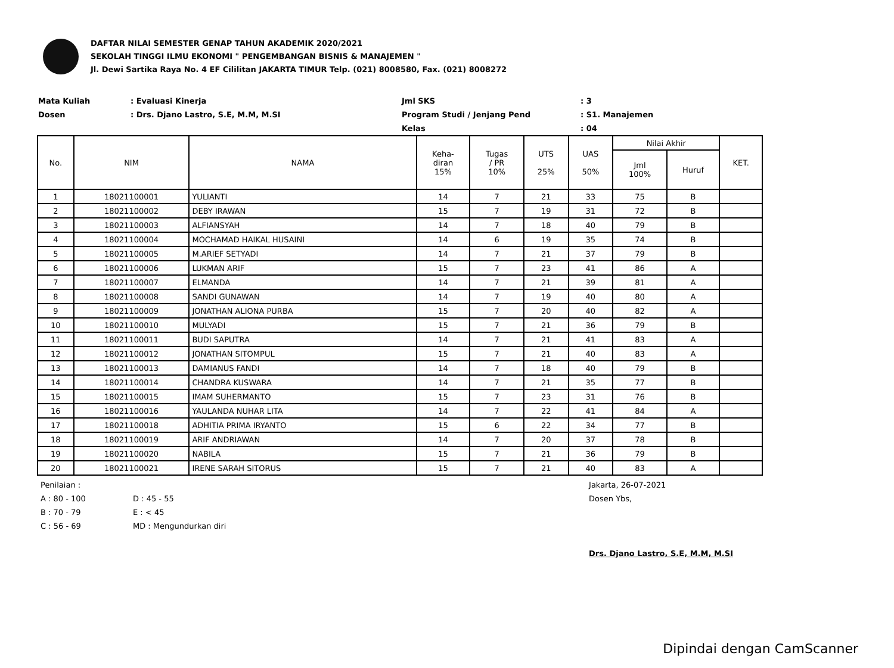DAFTAR NILAI SEMESTER GENAP TAHUN AKADEMIK 2020/2021
SEKOLAH TINGGI ILMU EKONOMI " PENGEMBANGAN BISNIS & MANAJEMEN "
Jl. Dewi Sartika Raya No. 4 EF Cililitan JAKARTA TIMUR Telp. (021) 8008580, Fax. (021) 8008272
Mata Kuliah
Dosen
: Evaluasi Kinerja
: Drs. Djano Lastro, S.E, M.M, M.SI
Jml SKS
Program Studi / Jenjang Pend
Kelas
: 3
: S1. Manajemen
: 04
| No. | NIM | NAMA | Keha- diran 15% | Tugas / PR 10% | UTS 25% | UAS 50% | Nilai Akhir | | KET. |
| --- | --- | --- | --- | --- | --- | --- | --- | --- | --- |
| | | | | | | | Jml 100% | Huruf | |
| 1 | 18021100001 | YULIANTI | 14 | 7 | 21 | 33 | 75 | B | |
| 2 | 18021100002 | DEBY IRAWAN | 15 | 7 | 19 | 31 | 72 | B | |
| 3 | 18021100003 | ALFIANSYAH | 14 | 7 | 18 | 40 | 79 | B | |
| 4 | 18021100004 | MOCHAMAD HAIKAL HUSAINI | 14 | 6 | 19 | 35 | 74 | B | |
| 5 | 18021100005 | M.ARIEF SETYADI | 14 | 7 | 21 | 37 | 79 | B | |
| 6 | 18021100006 | LUKMAN ARIF | 15 | 7 | 23 | 41 | 86 | A | |
| 7 | 18021100007 | ELMANDA | 14 | 7 | 21 | 39 | 81 | A | |
| 8 | 18021100008 | SANDI GUNAWAN | 14 | 7 | 19 | 40 | 80 | A | |
| 9 | 18021100009 | JONATHAN ALIONA PURBA | 15 | 7 | 20 | 40 | 82 | A | |
| 10 | 18021100010 | MULYADI | 15 | 7 | 21 | 36 | 79 | B | |
| 11 | 18021100011 | BUDI SAPUTRA | 14 | 7 | 21 | 41 | 83 | A | |
| 12 | 18021100012 | JONATHAN SITOMPUL | 15 | 7 | 21 | 40 | 83 | A | |
| 13 | 18021100013 | DAMIANUS FANDI | 14 | 7 | 18 | 40 | 79 | B | |
| 14 | 18021100014 | CHANDRA KUSWARA | 14 | 7 | 21 | 35 | 77 | B | |
| 15 | 18021100015 | IMAM SUHERMANTO | 15 | 7 | 23 | 31 | 76 | B | |
| 16 | 18021100016 | YAULANDA NUHAR LITA | 14 | 7 | 22 | 41 | 84 | A | |
| 17 | 18021100018 | ADHITIA PRIMA IRYANTO | 15 | 6 | 22 | 34 | 77 | B | |
| 18 | 18021100019 | ARIF ANDRIAWAN | 14 | 7 | 20 | 37 | 78 | B | |
| 19 | 18021100020 | NABILA | 15 | 7 | 21 | 36 | 79 | B | |
| 20 | 18021100021 | IRENE SARAH SITORUS | 15 | 7 | 21 | 40 | 83 | A | |
Penilaian :
A : 80 - 100
B : 70 - 79
C : 56 - 69
D : 45 - 55
E : < 45
MD : Mengundurkan diri
Jakarta, 26-07-2021
Dosen Ybs,
Drs. Djano Lastro, S.E, M.M, M.SI
Dipindai dengan CamScanner